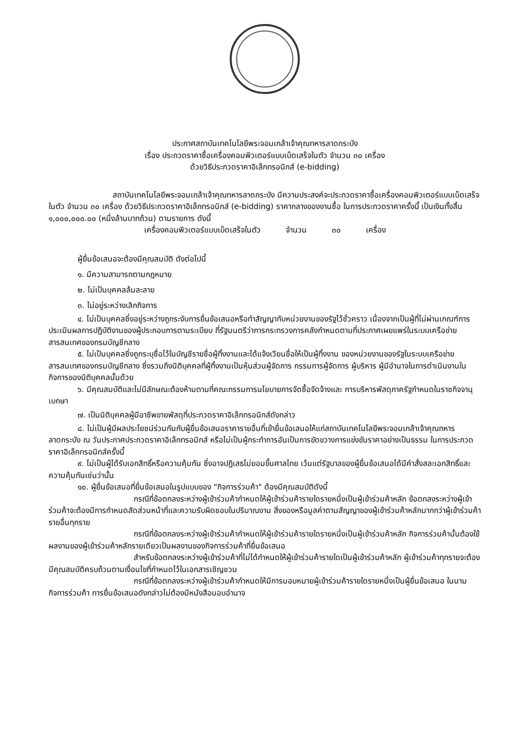ประกาศสถาบันเทคโนโลยีพระจอมเกล้าเจ้าคุณทหารลาดกระบัง
เรื่อง ประกวดราคาซื้อเครื่องคอมพิวเตอร์แบบเบ็ดเสร็จในตัว จำนวน ๓๐ เครื่อง
ด้วยวิธีประกวดราคาอิเล็กทรอนิกส์ (e-bidding)
สถาบันเทคโนโลยีพระจอมเกล้าเจ้าคุณทหารลาดกระบัง มีความประสงค์จะประกวดราคาซื้อเครื่องคอมพิวเตอร์แบบเบ็ดเสร็จในตัว จำนวน ๓๐ เครื่อง ด้วยวิธีประกวดราคาอิเล็กทรอนิกส์ (e-bidding) ราคากลางของงานซื้อ ในการประกวดราคาครั้งนี้ เป็นเงินทั้งสิ้น ๑,๐๐๐,๐๐๐.๐๐ (หนึ่งล้านบาทถ้วน) ตามรายการ ดังนี้
เครื่องคอมพิวเตอร์แบบเบ็ดเสร็จในตัว จำนวน ๓๐ เครื่อง
ผู้ยื่นข้อเสนอจะต้องมีคุณสมบัติ ดังต่อไปนี้
๑. มีความสามารถตามกฎหมาย
๒. ไม่เป็นบุคคลล้มละลาย
๓. ไม่อยู่ระหว่างเลิกกิจการ
๔. ไม่เป็นบุคคลซึ่งอยู่ระหว่างถูกระงับการยื่นข้อเสนอหรือทำสัญญากับหน่วยงานของรัฐไว้ชั่วคราว เนื่องจากเป็นผู้ที่ไม่ผ่านเกณฑ์การประเมินผลการปฏิบัติงานของผู้ประกอบการตามระเบียบ ที่รัฐมนตรีว่าการกระทรวงการคลังกำหนดตามที่ประกาศเผยแพร่ในระบบเครือข่ายสารสนเทศของกรมบัญชีกลาง
๕. ไม่เป็นบุคคลซึ่งถูกระบุชื่อไว้ในบัญชีรายชื่อผู้ทิ้งงานและได้แจ้งเวียนชื่อให้เป็นผู้ทิ้งงาน ของหน่วยงานของรัฐในระบบเครือข่ายสารสนเทศของกรมบัญชีกลาง ซึ่งรวมถึงนิติบุคคลที่ผู้ทิ้งงานเป็นหุ้นส่วนผู้จัดการ กรรมการผู้จัดการ ผู้บริหาร ผู้มีอำนาจในการดำเนินงานในกิจการของนิติบุคคลนั้นด้วย
๖. มีคุณสมบัติและไม่มีลักษณะต้องห้ามตามที่คณะกรรมการนโยบายการจัดซื้อจัดจ้างและ การบริหารพัสดุภาครัฐกำหนดในราชกิจจานุเบกษา
๗. เป็นนิติบุคคลผู้มีอาชีพขายพัสดุที่ประกวดราคาอิเล็กทรอนิกส์ดังกล่าว
๘. ไม่เป็นผู้มีผลประโยชน์ร่วมกันกับผู้ยื่นข้อเสนอราคารายอื่นที่เข้ายื่นข้อเสนอให้แก่สถาบันเทคโนโลยีพระจอมเกล้าเจ้าคุณทหารลาดกระบัง ณ วันประกาศประกวดราคาอิเล็กทรอนิกส์ หรือไม่เป็นผู้กระทำการอันเป็นการขัดขวางการแข่งขันราคาอย่างเป็นธรรม ในการประกวดราคาอิเล็กทรอนิกส์ครั้งนี้
๙. ไม่เป็นผู้ได้รับเอกสิทธิ์หรือความคุ้มกัน ซึ่งอาจปฏิเสธไม่ยอมขึ้นศาลไทย เว้นแต่รัฐบาลของผู้ยื่นข้อเสนอได้มีคำสั่งสละเอกสิทธิ์และความคุ้มกันเช่นว่านั้น
๑๐. ผู้ยื่นข้อเสนอที่ยื่นข้อเสนอในรูปแบบของ "กิจการร่วมค้า" ต้องมีคุณสมบัติดังนี้
กรณีที่ข้อตกลงระหว่างผู้เข้าร่วมค้ากำหนดให้ผู้เข้าร่วมค้ารายใดรายหนึ่งเป็นผู้เข้าร่วมค้าหลัก ข้อตกลงระหว่างผู้เข้าร่วมค้าจะต้องมีการกำหนดสัดส่วนหน้าที่และความรับผิดชอบในปริมาณงาน สิ่งของหรือมูลค่าตามสัญญาของผู้เข้าร่วมค้าหลักมากกว่าผู้เข้าร่วมค้ารายอื่นทุกราย
กรณีที่ข้อตกลงระหว่างผู้เข้าร่วมค้ากำหนดให้ผู้เข้าร่วมค้ารายใดรายหนึ่งเป็นผู้เข้าร่วมค้าหลัก กิจการร่วมค้านั้นต้องใช้ผลงานของผู้เข้าร่วมค้าหลักรายเดียวเป็นผลงานของกิจการร่วมค้าที่ยื่นข้อเสนอ
สำหรับข้อตกลงระหว่างผู้เข้าร่วมค้าที่ไม่ได้กำหนดให้ผู้เข้าร่วมค้ารายใดเป็นผู้เข้าร่วมค้าหลัก ผู้เข้าร่วมค้าทุกรายจะต้องมีคุณสมบัติครบถ้วนตามเงื่อนไขที่กำหนดไว้ในเอกสารเชิญชวน
กรณีที่ข้อตกลงระหว่างผู้เข้าร่วมค้ากำหนดให้มีการมอบหมายผู้เข้าร่วมค้ารายใดรายหนึ่งเป็นผู้ยื่นข้อเสนอ ในนามกิจการร่วมค้า การยื่นข้อเสนอดังกล่าวไม่ต้องมีหนังสือมอบอำนาจ